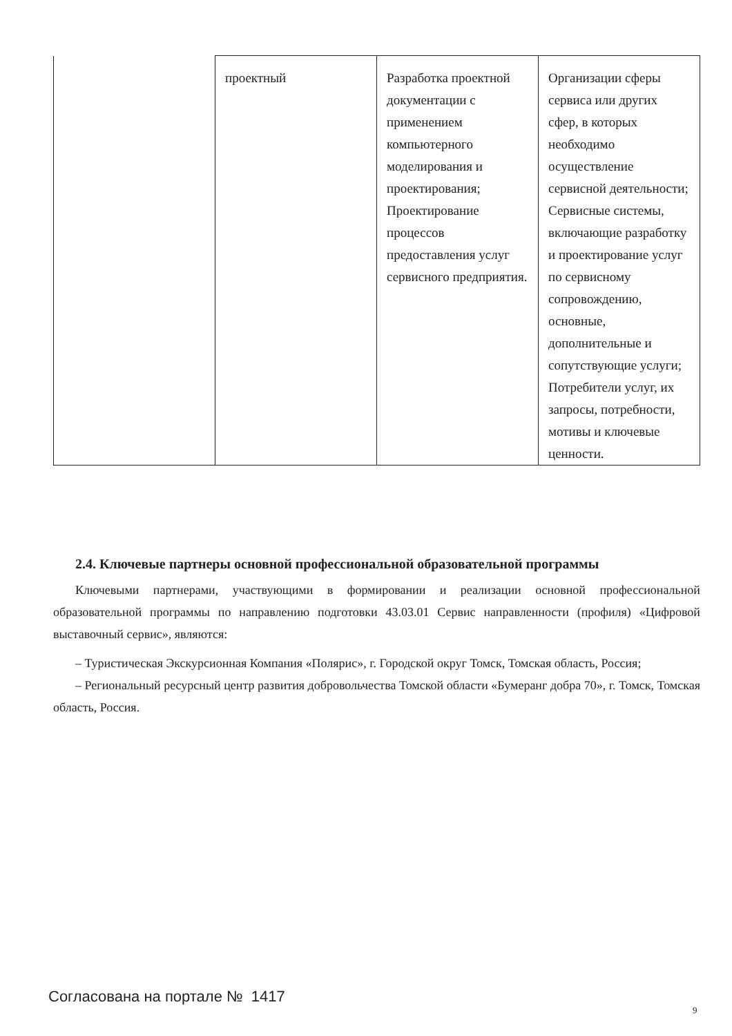| | проектный | Разработка проектной документации с применением компьютерного моделирования и проектирования; Проектирование процессов предоставления услуг сервисного предприятия. | Организации сферы сервиса или других сфер, в которых необходимо осуществление сервисной деятельности; Сервисные системы, включающие разработку и проектирование услуг по сервисному сопровождению, основные, дополнительные и сопутствующие услуги; Потребители услуг, их запросы, потребности, мотивы и ключевые ценности. |
2.4. Ключевые партнеры основной профессиональной образовательной программы
Ключевыми партнерами, участвующими в формировании и реализации основной профессиональной образовательной программы по направлению подготовки 43.03.01 Сервис направленности (профиля) «Цифровой выставочный сервис», являются:
– Туристическая Экскурсионная Компания «Полярис», г. Городской округ Томск, Томская область, Россия;
– Региональный ресурсный центр развития добровольчества Томской области «Бумеранг добра 70», г. Томск, Томская область, Россия.
Согласована на портале № 1417
9